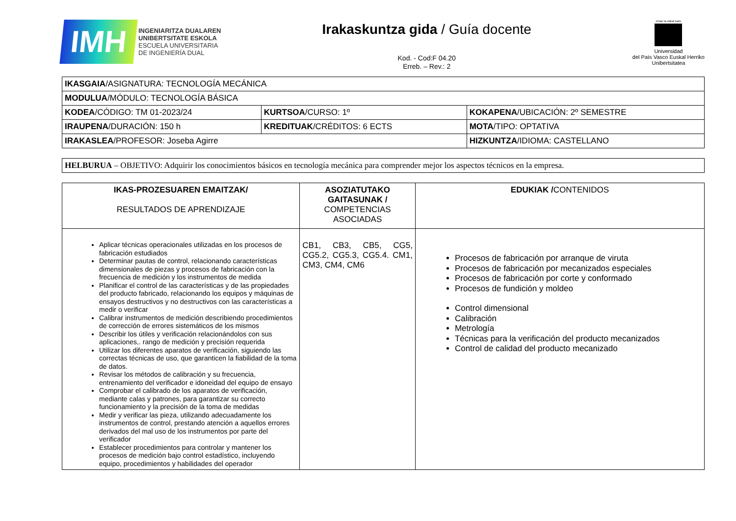IMH
INGENIARITZA DUALAREN
UNIBERTSITATE ESKOLA
ESCUELA UNIVERSITARIA
DE INGENIERÍA DUAL
Irakaskuntza gida / Guía docente
Kod. - Cod:F 04.20
Erreb. – Rev.: 2
eman ta zabal zazu
Universidad
del País Vasco Euskal Herriko
Unibertsitatea
| IKASGAIA /ASIGNATURA: TECNOLOGÍA MECÁNICA | | |
| MODULUA /MÓDULO: TECNOLOGÍA BÁSICA | | |
| KODEA /CÓDIGO: TM 01-2023/24 | KURTSOA /CURSO: 1º | KOKAPENA /UBICACIÓN: 2º SEMESTRE |
| IRAUPENA /DURACIÓN: 150 h | KREDITUAK /CRÉDITOS: 6 ECTS | MOTA /TIPO: OPTATIVA |
| IRAKASLEA /PROFESOR: Joseba Agirre | | HIZKUNTZA /IDIOMA: CASTELLANO |
| HELBURUA – OBJETIVO: Adquirir los conocimientos básicos en tecnología mecánica para comprender mejor los aspectos técnicos en la empresa. |
| IKAS-PROZESUAREN EMAITZAK/ RESULTADOS DE APRENDIZAJE | ASOZIATUTAKO GAITASUNAK / COMPETENCIAS ASOCIADAS | EDUKIAK / CONTENIDOS |
| --- | --- | --- |
| Aplicar técnicas operacionales utilizadas en los procesos de fabricación estudiados Determinar pautas de control, relacionando características dimensionales de piezas y procesos de fabricación con la frecuencia de medición y los instrumentos de medida Planificar el control de las características y de las propiedades del producto fabricado, relacionando los equipos y máquinas de ensayos destructivos y no destructivos con las características a medir o verificar Calibrar instrumentos de medición describiendo procedimientos de corrección de errores sistemáticos de los mismos Describir los útiles y verificación relacionándolos con sus aplicaciones,. rango de medición y precisión requerida Utilizar los diferentes aparatos de verificación, siguiendo las correctas técnicas de uso, que garanticen la fiabilidad de la toma de datos. Revisar los métodos de calibración y su frecuencia, entrenamiento del verificador e idoneidad del equipo de ensayo Comprobar el calibrado de los aparatos de verificación, mediante calas y patrones, para garantizar su correcto funcionamiento y la precisión de la toma de medidas Medir y verificar las pieza, utilizando adecuadamente los instrumentos de control, prestando atención a aquellos errores derivados del mal uso de los instrumentos por parte del verificador Establecer procedimientos para controlar y mantener los procesos de medición bajo control estadístico, incluyendo equipo, procedimientos y habilidades del operador | CB1, CB3, CB5, CG5, CG5.2, CG5.3, CG5.4. CM1, CM3, CM4, CM6 | Procesos de fabricación por arranque de viruta Procesos de fabricación por mecanizados especiales Procesos de fabricación por corte y conformado Procesos de fundición y moldeo Control dimensional Calibración Metrología Técnicas para la verificación del producto mecanizados Control de calidad del producto mecanizado |